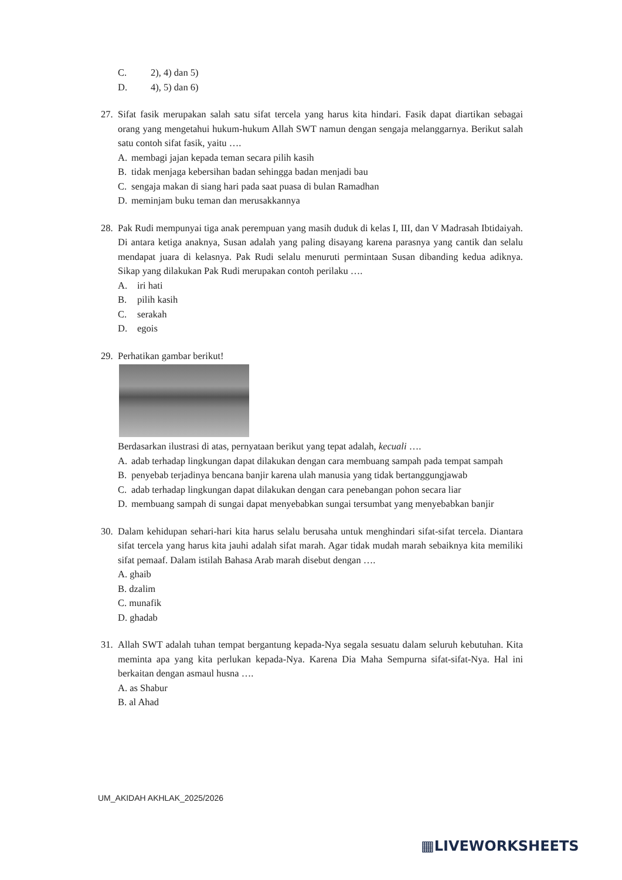C. 2), 4) dan 5)
D. 4), 5) dan 6)
27.
Sifat fasik merupakan salah satu sifat tercela yang harus kita hindari. Fasik dapat diartikan sebagai orang yang mengetahui hukum-hukum Allah SWT namun dengan sengaja melanggarnya. Berikut salah satu contoh sifat fasik, yaitu ….
A. membagi jajan kepada teman secara pilih kasih
B. tidak menjaga kebersihan badan sehingga badan menjadi bau
C. sengaja makan di siang hari pada saat puasa di bulan Ramadhan
D. meminjam buku teman dan merusakkannya
28.
Pak Rudi mempunyai tiga anak perempuan yang masih duduk di kelas I, III, dan V Madrasah Ibtidaiyah. Di antara ketiga anaknya, Susan adalah yang paling disayang karena parasnya yang cantik dan selalu mendapat juara di kelasnya. Pak Rudi selalu menuruti permintaan Susan dibanding kedua adiknya. Sikap yang dilakukan Pak Rudi merupakan contoh perilaku ….
A. iri hati
B. pilih kasih
C. serakah
D. egois
29.
Perhatikan gambar berikut!
Berdasarkan ilustrasi di atas, pernyataan berikut yang tepat adalah, kecuali ….
A. adab terhadap lingkungan dapat dilakukan dengan cara membuang sampah pada tempat sampah
B. penyebab terjadinya bencana banjir karena ulah manusia yang tidak bertanggungjawab
C. adab terhadap lingkungan dapat dilakukan dengan cara penebangan pohon secara liar
D. membuang sampah di sungai dapat menyebabkan sungai tersumbat yang menyebabkan banjir
30.
Dalam kehidupan sehari-hari kita harus selalu berusaha untuk menghindari sifat-sifat tercela. Diantara sifat tercela yang harus kita jauhi adalah sifat marah. Agar tidak mudah marah sebaiknya kita memiliki sifat pemaaf. Dalam istilah Bahasa Arab marah disebut dengan ….
A. ghaib
B. dzalim
C. munafik
D. ghadab
31.
Allah SWT adalah tuhan tempat bergantung kepada-Nya segala sesuatu dalam seluruh kebutuhan. Kita meminta apa yang kita perlukan kepada-Nya. Karena Dia Maha Sempurna sifat-sifat-Nya. Hal ini berkaitan dengan asmaul husna ….
A. as Shabur
B. al Ahad
UM_AKIDAH AKHLAK_2025/2026
▦LIVEWORKSHEETS